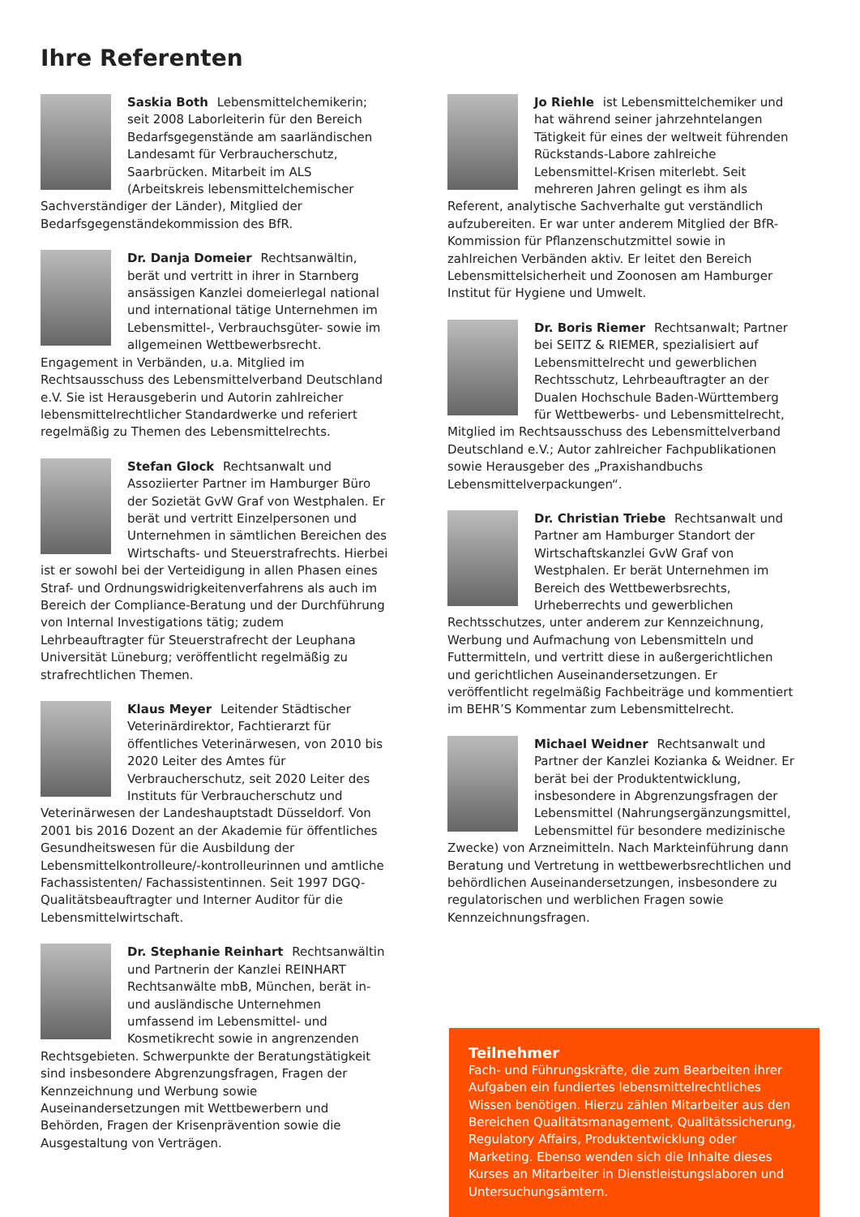Ihre Referenten
Saskia Both Lebensmittelchemikerin; seit 2008 Laborleiterin für den Bereich Bedarfsgegenstände am saarländischen Landesamt für Verbraucherschutz, Saarbrücken. Mitarbeit im ALS (Arbeitskreis lebensmittelchemischer Sachverständiger der Länder), Mitglied der Bedarfsgegenständekommission des BfR.
Dr. Danja Domeier Rechtsanwältin, berät und vertritt in ihrer in Starnberg ansässigen Kanzlei domeierlegal national und international tätige Unternehmen im Lebensmittel-, Verbrauchsgüter- sowie im allgemeinen Wettbewerbsrecht. Engagement in Verbänden, u.a. Mitglied im Rechtsausschuss des Lebensmittelverband Deutschland e.V. Sie ist Herausgeberin und Autorin zahlreicher lebensmittelrechtlicher Standardwerke und referiert regelmäßig zu Themen des Lebensmittelrechts.
Stefan Glock Rechtsanwalt und Assoziierter Partner im Hamburger Büro der Sozietät GvW Graf von Westphalen. Er berät und vertritt Einzelpersonen und Unternehmen in sämtlichen Bereichen des Wirtschafts- und Steuerstrafrechts. Hierbei ist er sowohl bei der Verteidigung in allen Phasen eines Straf- und Ordnungswidrigkeitenverfahrens als auch im Bereich der Compliance-Beratung und der Durchführung von Internal Investigations tätig; zudem Lehrbeauftragter für Steuerstrafrecht der Leuphana Universität Lüneburg; veröffentlicht regelmäßig zu strafrechtlichen Themen.
Klaus Meyer Leitender Städtischer Veterinärdirektor, Fachtierarzt für öffentliches Veterinärwesen, von 2010 bis 2020 Leiter des Amtes für Verbraucherschutz, seit 2020 Leiter des Instituts für Verbraucherschutz und Veterinärwesen der Landeshauptstadt Düsseldorf. Von 2001 bis 2016 Dozent an der Akademie für öffentliches Gesundheitswesen für die Ausbildung der Lebensmittelkontrolleure/-kontrolleurinnen und amtliche Fachassistenten/ Fachassistentinnen. Seit 1997 DGQ-Qualitätsbeauftragter und Interner Auditor für die Lebensmittelwirtschaft.
Dr. Stephanie Reinhart Rechtsanwältin und Partnerin der Kanzlei REINHART Rechtsanwälte mbB, München, berät in- und ausländische Unternehmen umfassend im Lebensmittel- und Kosmetikrecht sowie in angrenzenden Rechtsgebieten. Schwerpunkte der Beratungstätigkeit sind insbesondere Abgrenzungsfragen, Fragen der Kennzeichnung und Werbung sowie Auseinandersetzungen mit Wettbewerbern und Behörden, Fragen der Krisenprävention sowie die Ausgestaltung von Verträgen.
Jo Riehle ist Lebensmittelchemiker und hat während seiner jahrzehntelangen Tätigkeit für eines der weltweit führenden Rückstands-Labore zahlreiche Lebensmittel-Krisen miterlebt. Seit mehreren Jahren gelingt es ihm als Referent, analytische Sachverhalte gut verständlich aufzubereiten. Er war unter anderem Mitglied der BfR-Kommission für Pflanzenschutzmittel sowie in zahlreichen Verbänden aktiv. Er leitet den Bereich Lebensmittelsicherheit und Zoonosen am Hamburger Institut für Hygiene und Umwelt.
Dr. Boris Riemer Rechtsanwalt; Partner bei SEITZ & RIEMER, spezialisiert auf Lebensmittelrecht und gewerblichen Rechtsschutz, Lehrbeauftragter an der Dualen Hochschule Baden-Württemberg für Wettbewerbs- und Lebensmittelrecht, Mitglied im Rechtsausschuss des Lebensmittelverband Deutschland e.V.; Autor zahlreicher Fachpublikationen sowie Herausgeber des „Praxishandbuchs Lebensmittelverpackungen“.
Dr. Christian Triebe Rechtsanwalt und Partner am Hamburger Standort der Wirtschaftskanzlei GvW Graf von Westphalen. Er berät Unternehmen im Bereich des Wettbewerbsrechts, Urheberrechts und gewerblichen Rechtsschutzes, unter anderem zur Kennzeichnung, Werbung und Aufmachung von Lebensmitteln und Futtermitteln, und vertritt diese in außergerichtlichen und gerichtlichen Auseinandersetzungen. Er veröffentlicht regelmäßig Fachbeiträge und kommentiert im BEHR’S Kommentar zum Lebensmittelrecht.
Michael Weidner Rechtsanwalt und Partner der Kanzlei Kozianka & Weidner. Er berät bei der Produktentwicklung, insbesondere in Abgrenzungsfragen der Lebensmittel (Nahrungsergänzungsmittel, Lebensmittel für besondere medizinische Zwecke) von Arzneimitteln. Nach Markteinführung dann Beratung und Vertretung in wettbewerbsrechtlichen und behördlichen Auseinandersetzungen, insbesondere zu regulatorischen und werblichen Fragen sowie Kennzeichnungsfragen.
Teilnehmer
Fach- und Führungskräfte, die zum Bearbeiten ihrer Aufgaben ein fundiertes lebensmittelrechtliches Wissen benötigen. Hierzu zählen Mitarbeiter aus den Bereichen Qualitätsmanagement, Qualitätssicherung, Regulatory Affairs, Produktentwicklung oder Marketing. Ebenso wenden sich die Inhalte dieses Kurses an Mitarbeiter in Dienstleistungslaboren und Untersuchungsämtern.